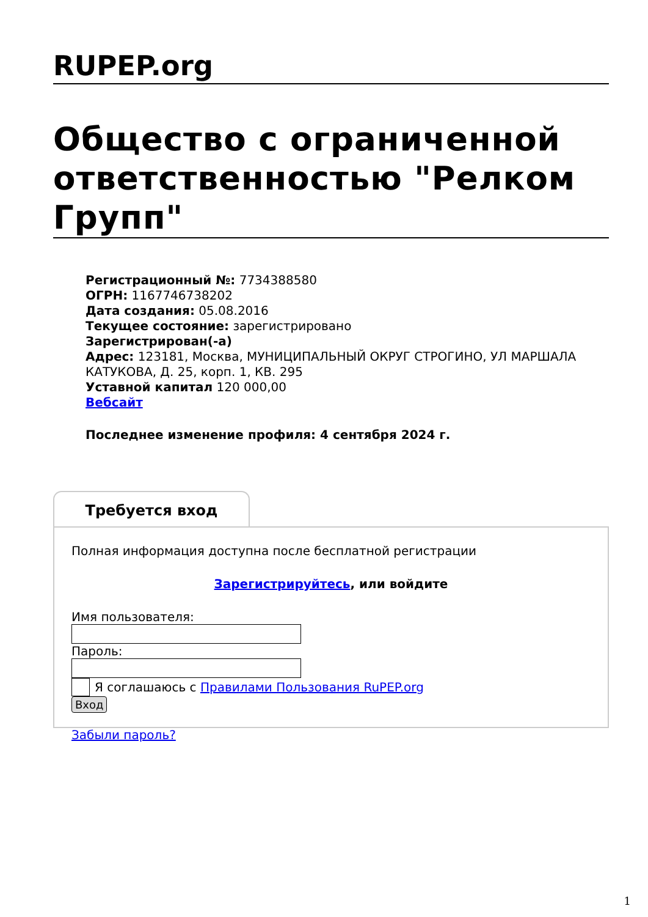RUPEP.org
Общество с ограниченной ответственностью "Релком Групп"
Регистрационный №: 7734388580
ОГРН: 1167746738202
Дата создания: 05.08.2016
Текущее состояние: зарегистрировано
Зарегистрирован(-а)
Адрес: 123181, Москва, МУНИЦИПАЛЬНЫЙ ОКРУГ СТРОГИНО, УЛ МАРШАЛА КАТУКОВА, Д. 25, корп. 1, КВ. 295
Уставной капитал 120 000,00
Вебсайт
Последнее изменение профиля: 4 сентября 2024 г.
Требуется вход
Полная информация доступна после бесплатной регистрации
Зарегистрируйтесь, или войдите
Имя пользователя:
Пароль:
Я соглашаюсь с Правилами Пользования RuPEP.org
Вход
Забыли пароль?
1